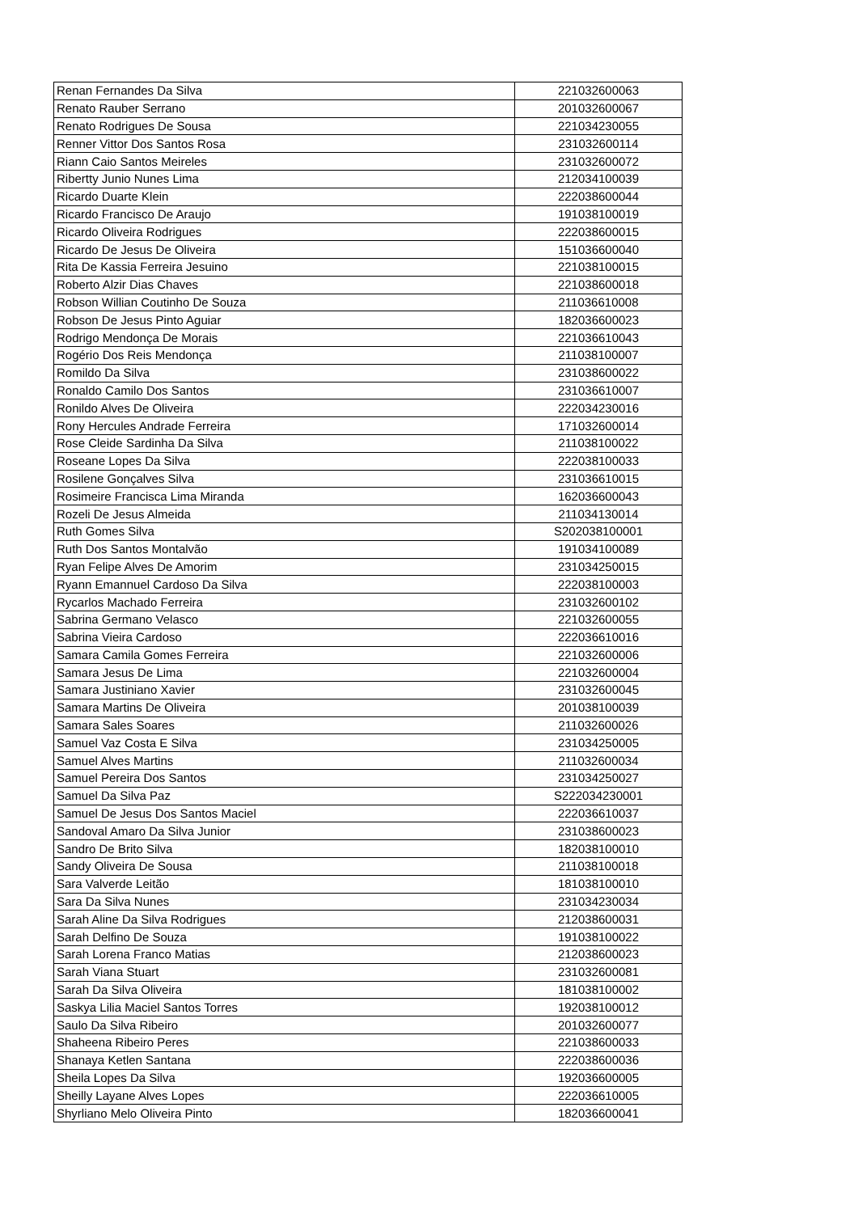| Renan Fernandes Da Silva | 221032600063 |
| Renato Rauber Serrano | 201032600067 |
| Renato Rodrigues De Sousa | 221034230055 |
| Renner Vittor Dos Santos Rosa | 231032600114 |
| Riann Caio Santos Meireles | 231032600072 |
| Ribertty Junio Nunes Lima | 212034100039 |
| Ricardo Duarte Klein | 222038600044 |
| Ricardo Francisco De Araujo | 191038100019 |
| Ricardo Oliveira Rodrigues | 222038600015 |
| Ricardo De Jesus De Oliveira | 151036600040 |
| Rita De Kassia Ferreira Jesuino | 221038100015 |
| Roberto Alzir Dias Chaves | 221038600018 |
| Robson Willian Coutinho De Souza | 211036610008 |
| Robson De Jesus Pinto Aguiar | 182036600023 |
| Rodrigo Mendonça De Morais | 221036610043 |
| Rogério Dos Reis Mendonça | 211038100007 |
| Romildo Da Silva | 231038600022 |
| Ronaldo Camilo Dos Santos | 231036610007 |
| Ronildo Alves De Oliveira | 222034230016 |
| Rony Hercules Andrade Ferreira | 171032600014 |
| Rose Cleide Sardinha Da Silva | 211038100022 |
| Roseane Lopes Da Silva | 222038100033 |
| Rosilene Gonçalves Silva | 231036610015 |
| Rosimeire Francisca Lima Miranda | 162036600043 |
| Rozeli De Jesus Almeida | 211034130014 |
| Ruth Gomes Silva | S202038100001 |
| Ruth Dos Santos Montalvão | 191034100089 |
| Ryan Felipe Alves De Amorim | 231034250015 |
| Ryann Emannuel Cardoso Da Silva | 222038100003 |
| Rycarlos Machado Ferreira | 231032600102 |
| Sabrina Germano Velasco | 221032600055 |
| Sabrina Vieira Cardoso | 222036610016 |
| Samara Camila Gomes Ferreira | 221032600006 |
| Samara Jesus De Lima | 221032600004 |
| Samara Justiniano Xavier | 231032600045 |
| Samara Martins De Oliveira | 201038100039 |
| Samara Sales Soares | 211032600026 |
| Samuel Vaz Costa E Silva | 231034250005 |
| Samuel Alves Martins | 211032600034 |
| Samuel Pereira Dos Santos | 231034250027 |
| Samuel Da Silva Paz | S222034230001 |
| Samuel De Jesus Dos Santos Maciel | 222036610037 |
| Sandoval Amaro Da Silva Junior | 231038600023 |
| Sandro De Brito Silva | 182038100010 |
| Sandy Oliveira De Sousa | 211038100018 |
| Sara Valverde Leitão | 181038100010 |
| Sara Da Silva Nunes | 231034230034 |
| Sarah Aline Da Silva Rodrigues | 212038600031 |
| Sarah Delfino De Souza | 191038100022 |
| Sarah Lorena Franco Matias | 212038600023 |
| Sarah Viana Stuart | 231032600081 |
| Sarah Da Silva Oliveira | 181038100002 |
| Saskya Lilia Maciel Santos Torres | 192038100012 |
| Saulo Da Silva Ribeiro | 201032600077 |
| Shaheena Ribeiro Peres | 221038600033 |
| Shanaya Ketlen Santana | 222038600036 |
| Sheila Lopes Da Silva | 192036600005 |
| Sheilly Layane Alves Lopes | 222036610005 |
| Shyrliano Melo Oliveira Pinto | 182036600041 |